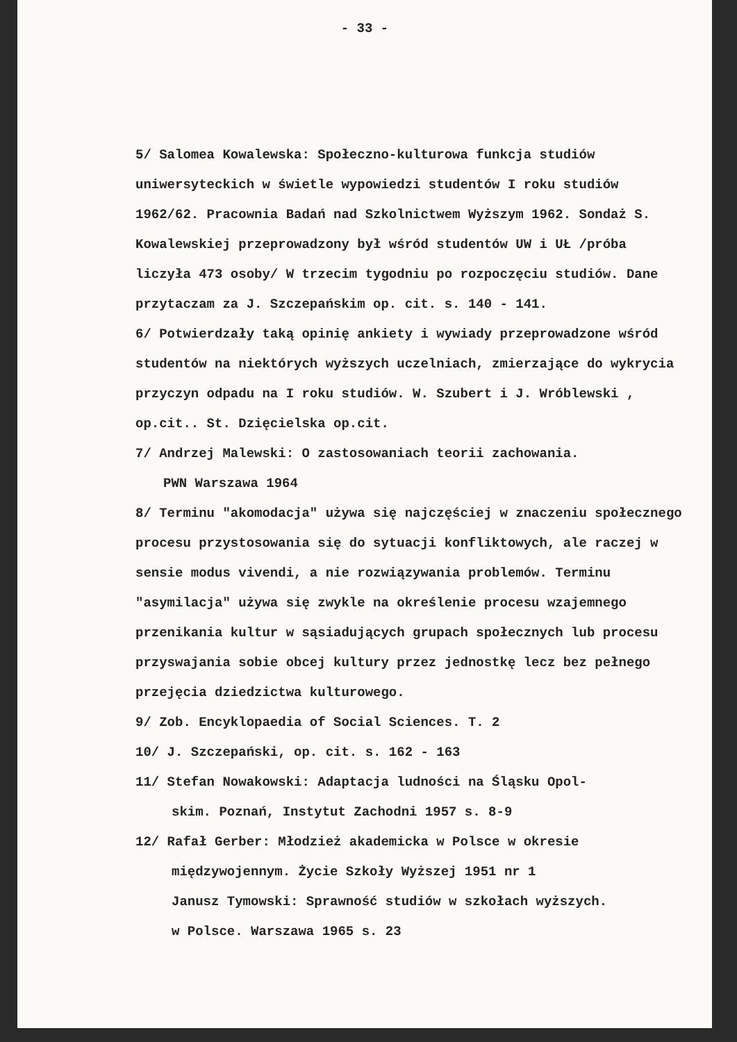- 33 -
5/ Salomea Kowalewska: Społeczno-kulturowa funkcja studiów uniwersyteckich w świetle wypowiedzi studentów I roku studiów 1962/62. Pracownia Badań nad Szkolnictwem Wyższym 1962. Sondaż S. Kowalewskiej przeprowadzony był wśród studentów UW i UŁ /próba liczyła 473 osoby/ W trzecim tygodniu po rozpoczęciu studiów. Dane przytaczam za J. Szczepańskim op. cit. s. 140 - 141.
6/ Potwierdzały taką opinię ankiety i wywiady przeprowadzone wśród studentów na niektórych wyższych uczelniach, zmierzające do wykrycia przyczyn odpadu na I roku studiów. W. Szubert i J. Wróblewski , op.cit.. St. Dzięcielska op.cit.
7/ Andrzej Malewski: O zastosowaniach teorii zachowania.
PWN Warszawa 1964
8/ Terminu "akomodacja" używa się najczęściej w znaczeniu społecznego procesu przystosowania się do sytuacji konfliktowych, ale raczej w sensie modus vivendi, a nie rozwiązywania problemów. Terminu "asymilacja" używa się zwykle na określenie procesu wzajemnego przenikania kultur w sąsiadujących grupach społecznych lub procesu przyswajania sobie obcej kultury przez jednostkę lecz bez pełnego przejęcia dziedzictwa kulturowego.
9/ Zob. Encyklopaedia of Social Sciences. T. 2
10/ J. Szczepański, op. cit. s. 162 - 163
11/ Stefan Nowakowski: Adaptacja ludności na Śląsku Opol-
skim. Poznań, Instytut Zachodni 1957 s. 8-9
12/ Rafał Gerber: Młodzież akademicka w Polsce w okresie
międzywojennym. Życie Szkoły Wyższej 1951 nr 1
Janusz Tymowski: Sprawność studiów w szkołach wyższych.
w Polsce. Warszawa 1965 s. 23